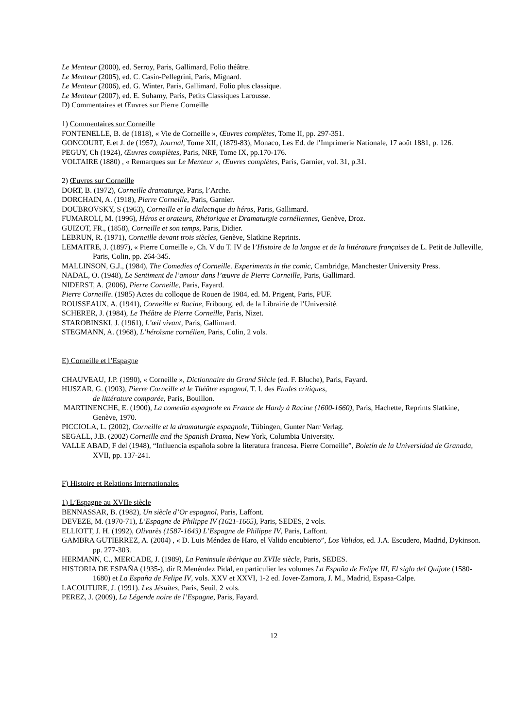Le Menteur (2000), ed. Serroy, Paris, Gallimard, Folio théâtre.
Le Menteur (2005), ed. C. Casin-Pellegrini, Paris, Mignard.
Le Menteur (2006), ed. G. Winter, Paris, Gallimard, Folio plus classique.
Le Menteur (2007), ed. E. Suhamy, Paris, Petits Classiques Larousse.
D) Commentaires et Œuvres sur Pierre Corneille
1) Commentaires sur Corneille
FONTENELLE, B. de (1818), « Vie de Corneille », Œuvres complètes, Tome II, pp. 297-351.
GONCOURT, E.et J. de (1957), Journal, Tome XII, (1879-83), Monaco, Les Ed. de l’Imprimerie Nationale, 17 août 1881, p. 126.
PEGUY, Ch (1924), Œuvres complètes, Paris, NRF, Tome IX, pp.170-176.
VOLTAIRE (1880) , « Remarques sur Le Menteur », Œuvres complètes, Paris, Garnier, vol. 31, p.31.
2) Œuvres sur Corneille
DORT, B. (1972), Corneille dramaturge, Paris, l’Arche.
DORCHAIN, A. (1918), Pierre Corneille, Paris, Garnier.
DOUBROVSKY, S (1963), Corneille et la dialectique du héros, Paris, Gallimard.
FUMAROLI, M. (1996), Héros et orateurs, Rhétorique et Dramaturgie cornéliennes, Genève, Droz.
GUIZOT, FR., (1858), Corneille et son temps, Paris, Didier.
LEBRUN, R. (1971), Corneille devant trois siècles, Genève, Slatkine Reprints.
LEMAITRE, J. (1897), « Pierre Corneille », Ch. V du T. IV de l’Histoire de la langue et de la littérature françaises de L. Petit de Julleville, Paris, Colin, pp. 264-345.
MALLINSON, G.J., (1984), The Comedies of Corneille. Experiments in the comic, Cambridge, Manchester University Press.
NADAL, O. (1948), Le Sentiment de l’amour dans l’œuvre de Pierre Corneille, Paris, Gallimard.
NIDERST, A. (2006), Pierre Corneille, Paris, Fayard.
Pierre Corneille. (1985) Actes du colloque de Rouen de 1984, ed. M. Prigent, Paris, PUF.
ROUSSEAUX, A. (1941), Corneille et Racine, Fribourg, ed. de la Librairie de l’Université.
SCHERER, J. (1984), Le Théâtre de Pierre Corneille, Paris, Nizet.
STAROBINSKI, J. (1961), L’œil vivant, Paris, Gallimard.
STEGMANN, A. (1968), L’héroïsme cornélien, Paris, Colin, 2 vols.
E) Corneille et l’Espagne
CHAUVEAU, J.P. (1990), « Corneille », Dictionnaire du Grand Siècle (ed. F. Bluche), Paris, Fayard.
HUSZAR, G. (1903), Pierre Corneille et le Théâtre espagnol, T. I. des Etudes critiques,
de littérature comparée, Paris, Bouillon.
MARTINENCHE, E. (1900), La comedia espagnole en France de Hardy à Racine (1600-1660), Paris, Hachette, Reprints Slatkine, Genève, 1970.
PICCIOLA, L. (2002), Corneille et la dramaturgie espagnole, Tübingen, Gunter Narr Verlag.
SEGALL, J.B. (2002) Corneille and the Spanish Drama, New York, Columbia University.
VALLE ABAD, F del (1948), “Influencia española sobre la literatura francesa. Pierre Corneille”, Boletín de la Universidad de Granada, XVII, pp. 137-241.
F) Histoire et Relations Internationales
1) L’Espagne au XVIIe siècle
BENNASSAR, B. (1982), Un siècle d’Or espagnol, Paris, Laffont.
DEVEZE, M. (1970-71), L’Espagne de Philippe IV (1621-1665), Paris, SEDES, 2 vols.
ELLIOTT, J. H. (1992), Olivarès (1587-1643) L’Espagne de Philippe IV, Paris, Laffont.
GAMBRA GUTIERREZ, A. (2004) , « D. Luis Méndez de Haro, el Valido encubierto”, Los Validos, ed. J.A. Escudero, Madrid, Dykinson. pp. 277-303.
HERMANN, C., MERCADE, J. (1989), La Peninsule ibérique au XVIIe siècle, Paris, SEDES.
HISTORIA DE ESPAÑA (1935-), dir R.Menéndez Pidal, en particulier les volumes La España de Felipe III, El siglo del Quijote (1580-1680) et La España de Felipe IV, vols. XXV et XXVI, 1-2 ed. Jover-Zamora, J. M., Madrid, Espasa-Calpe.
LACOUTURE, J. (1991). Les Jésuites, Paris, Seuil, 2 vols.
PEREZ, J. (2009), La Légende noire de l’Espagne, Paris, Fayard.
12